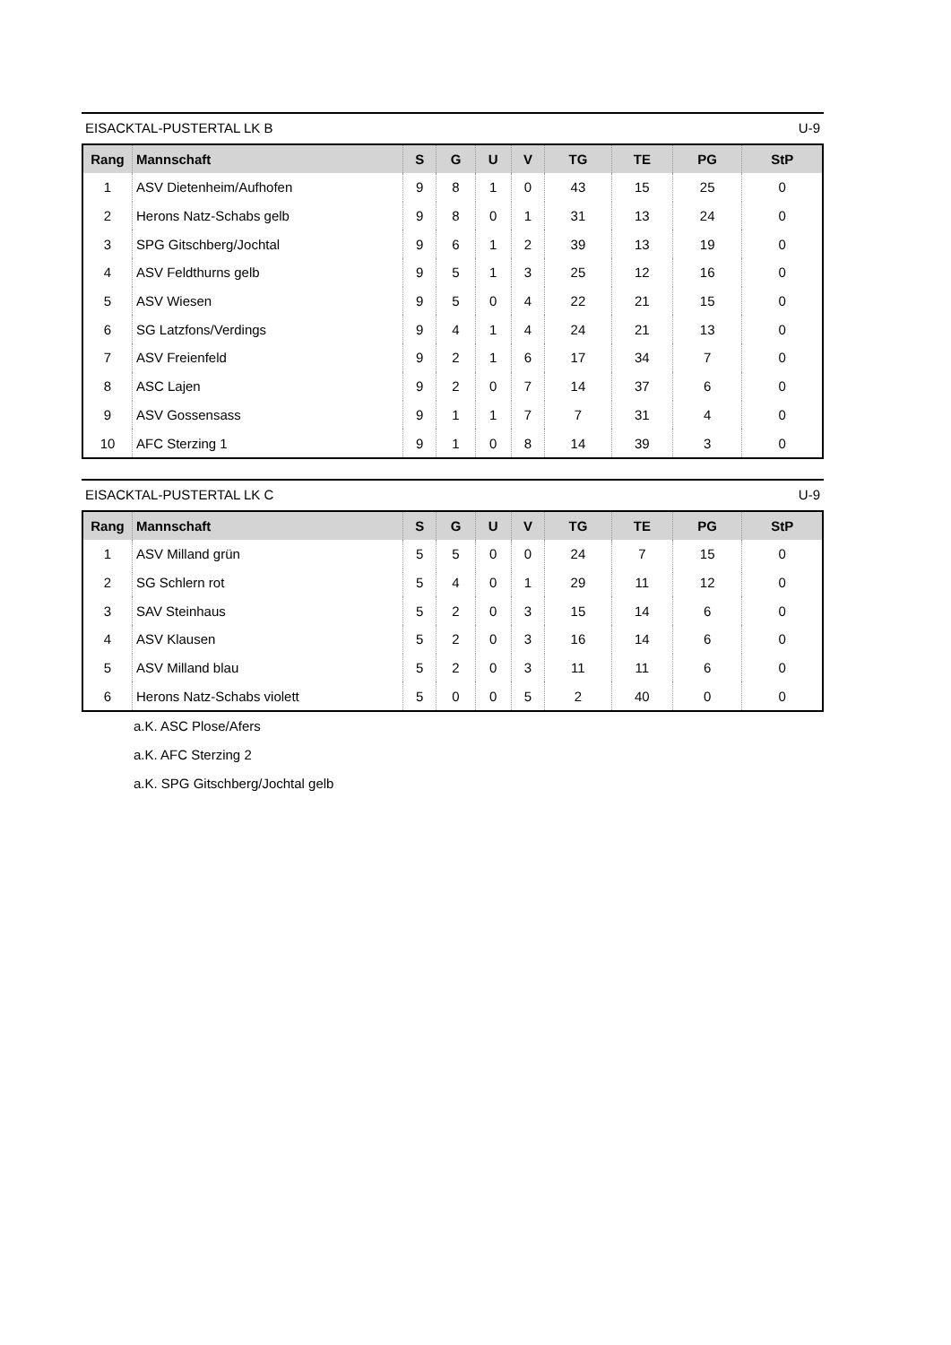EISACKTAL-PUSTERTAL LK B U-9
| Rang | Mannschaft | S | G | U | V | TG | TE | PG | StP |
| --- | --- | --- | --- | --- | --- | --- | --- | --- | --- |
| 1 | ASV Dietenheim/Aufhofen | 9 | 8 | 1 | 0 | 43 | 15 | 25 | 0 |
| 2 | Herons Natz-Schabs gelb | 9 | 8 | 0 | 1 | 31 | 13 | 24 | 0 |
| 3 | SPG Gitschberg/Jochtal | 9 | 6 | 1 | 2 | 39 | 13 | 19 | 0 |
| 4 | ASV Feldthurns gelb | 9 | 5 | 1 | 3 | 25 | 12 | 16 | 0 |
| 5 | ASV Wiesen | 9 | 5 | 0 | 4 | 22 | 21 | 15 | 0 |
| 6 | SG Latzfons/Verdings | 9 | 4 | 1 | 4 | 24 | 21 | 13 | 0 |
| 7 | ASV Freienfeld | 9 | 2 | 1 | 6 | 17 | 34 | 7 | 0 |
| 8 | ASC Lajen | 9 | 2 | 0 | 7 | 14 | 37 | 6 | 0 |
| 9 | ASV Gossensass | 9 | 1 | 1 | 7 | 7 | 31 | 4 | 0 |
| 10 | AFC Sterzing 1 | 9 | 1 | 0 | 8 | 14 | 39 | 3 | 0 |
EISACKTAL-PUSTERTAL LK C U-9
| Rang | Mannschaft | S | G | U | V | TG | TE | PG | StP |
| --- | --- | --- | --- | --- | --- | --- | --- | --- | --- |
| 1 | ASV Milland grün | 5 | 5 | 0 | 0 | 24 | 7 | 15 | 0 |
| 2 | SG Schlern rot | 5 | 4 | 0 | 1 | 29 | 11 | 12 | 0 |
| 3 | SAV Steinhaus | 5 | 2 | 0 | 3 | 15 | 14 | 6 | 0 |
| 4 | ASV Klausen | 5 | 2 | 0 | 3 | 16 | 14 | 6 | 0 |
| 5 | ASV Milland blau | 5 | 2 | 0 | 3 | 11 | 11 | 6 | 0 |
| 6 | Herons Natz-Schabs violett | 5 | 0 | 0 | 5 | 2 | 40 | 0 | 0 |
a.K. ASC Plose/Afers
a.K. AFC Sterzing 2
a.K. SPG Gitschberg/Jochtal gelb